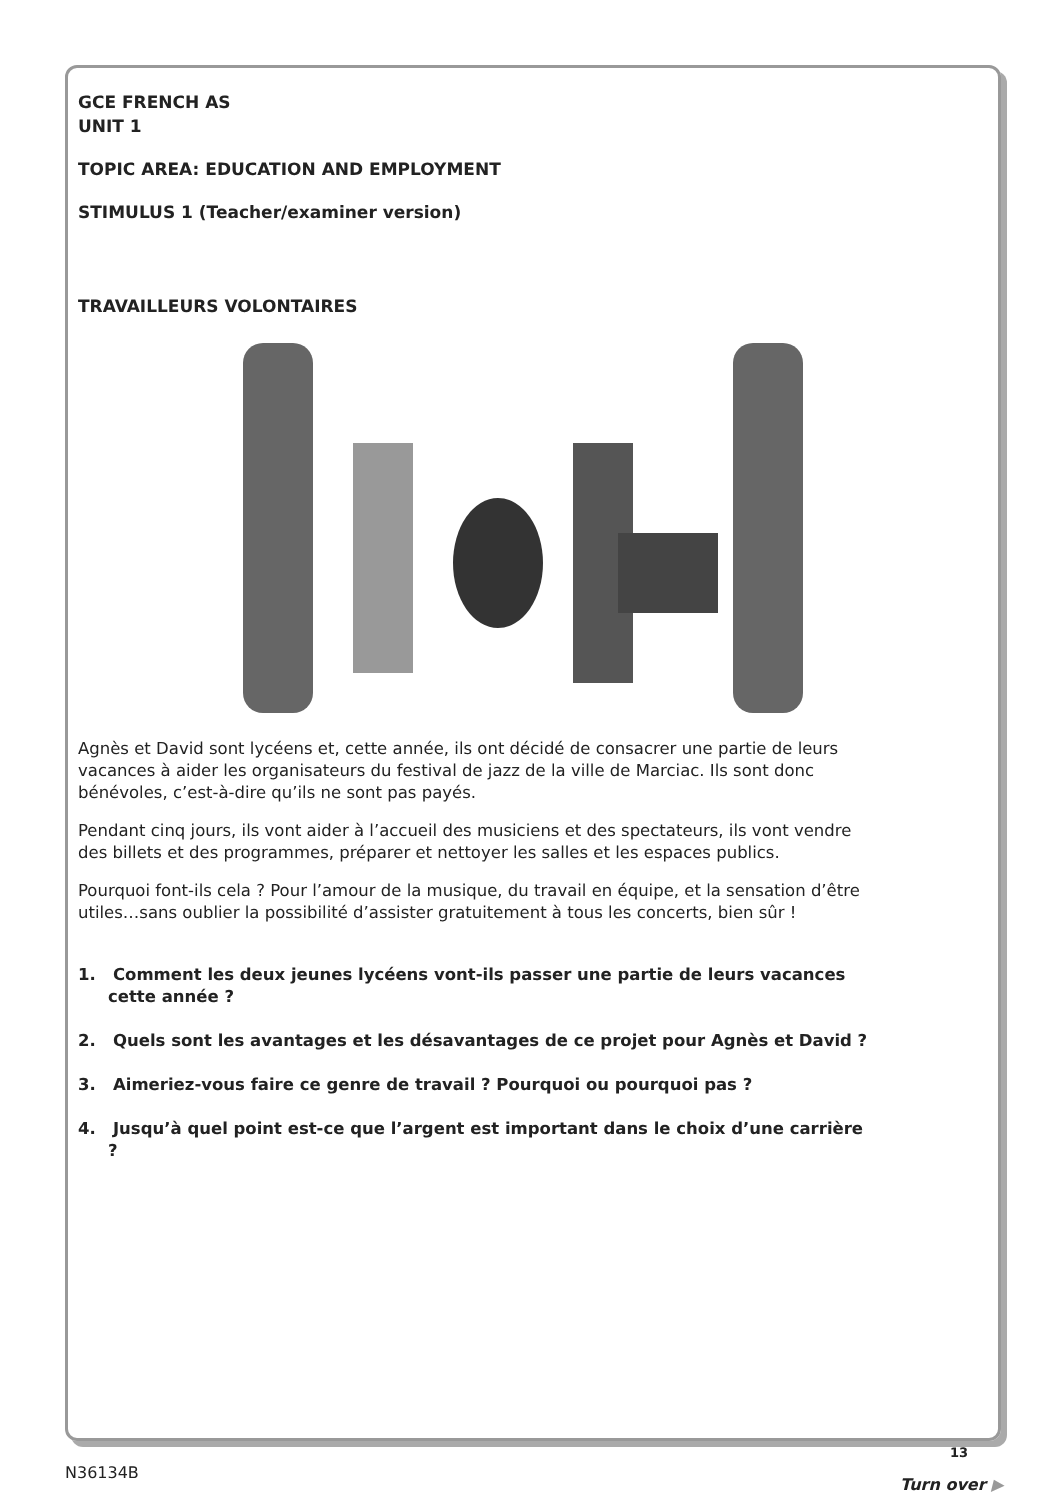GCE FRENCH AS
UNIT 1
TOPIC AREA: EDUCATION AND EMPLOYMENT
STIMULUS 1 (Teacher/examiner version)
TRAVAILLEURS VOLONTAIRES
Agnès et David sont lycéens et, cette année, ils ont décidé de consacrer une partie de leurs vacances à aider les organisateurs du festival de jazz de la ville de Marciac. Ils sont donc bénévoles, c’est-à-dire qu’ils ne sont pas payés.
Pendant cinq jours, ils vont aider à l’accueil des musiciens et des spectateurs, ils vont vendre des billets et des programmes, préparer et nettoyer les salles et les espaces publics.
Pourquoi font-ils cela ? Pour l’amour de la musique, du travail en équipe, et la sensation d’être utiles…sans oublier la possibilité d’assister gratuitement à tous les concerts, bien sûr !
1. Comment les deux jeunes lycéens vont-ils passer une partie de leurs vacances cette année ?
2. Quels sont les avantages et les désavantages de ce projet pour Agnès et David ?
3. Aimeriez-vous faire ce genre de travail ? Pourquoi ou pourquoi pas ?
4. Jusqu’à quel point est-ce que l’argent est important dans le choix d’une carrière ?
13
N36134B
Turn over ▶